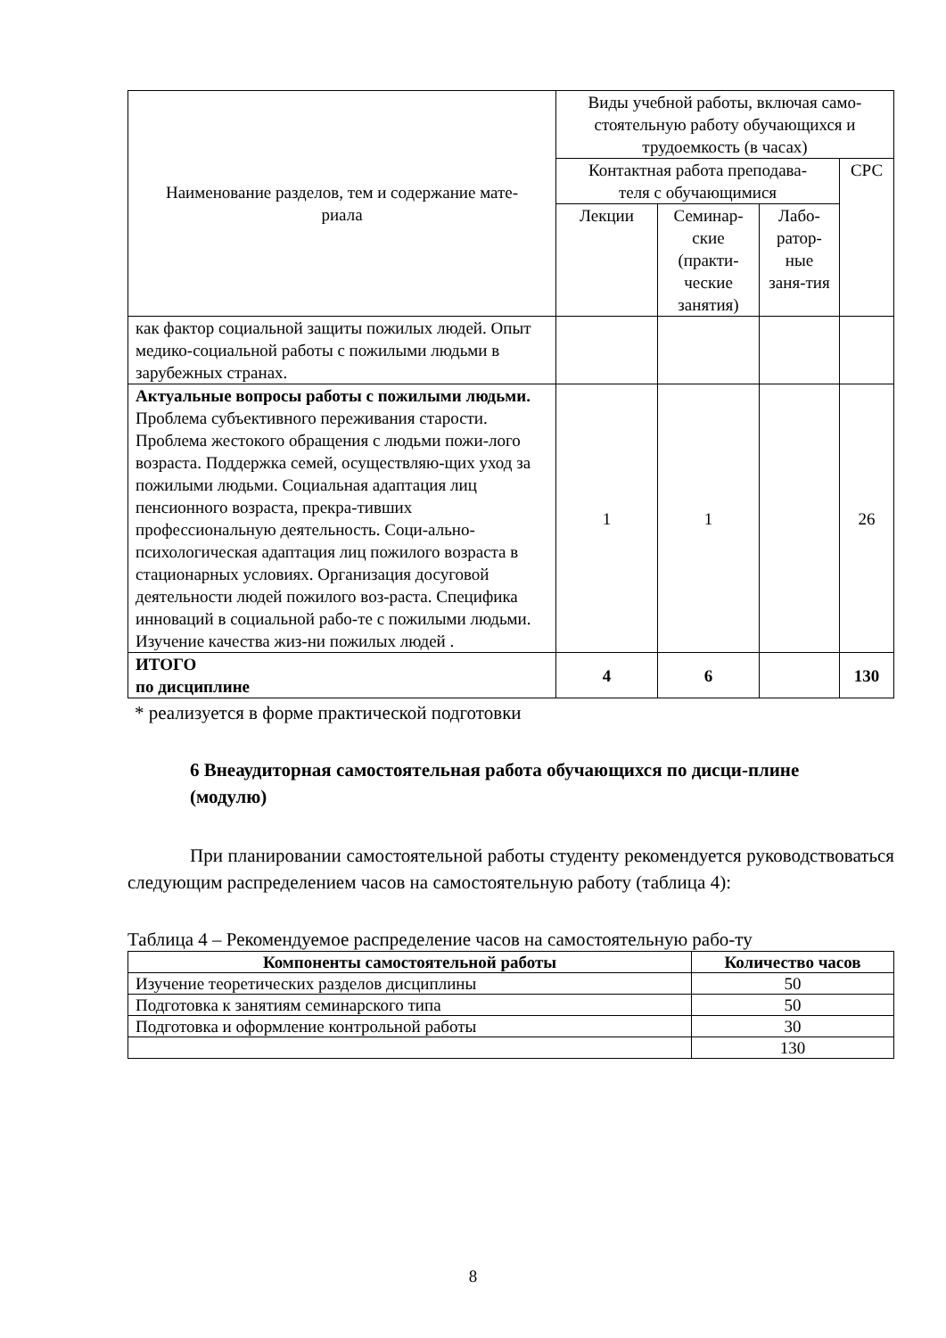| Наименование разделов, тем и содержание мате- риала | Виды учебной работы, включая само-стоятельную работу обучающихся и трудоемкость (в часах) | | | |
| | Контактная работа преподава- теля с обучающимися | | | СРС |
| | Лекции | Семинар-ские (практи-ческие занятия) | Лабо-ратор-ные заня-тия | |
| как фактор социальной защиты пожилых людей. Опыт медико-социальной работы с пожилыми людьми в зарубежных странах. | | | | |
| Актуальные вопросы работы с пожилыми людьми. Проблема субъективного переживания старости. Проблема жестокого обращения с людьми пожи-лого возраста. Поддержка семей, осуществляю-щих уход за пожилыми людьми. Социальная адаптация лиц пенсионного возраста, прекра-тивших профессиональную деятельность. Соци-ально-психологическая адаптация лиц пожилого возраста в стационарных условиях. Организация досуговой деятельности людей пожилого воз-раста. Специфика инноваций в социальной рабо-те с пожилыми людьми. Изучение качества жиз-ни пожилых людей . | 1 | 1 | | 26 |
| ИТОГО по дисциплине | 4 | 6 | | 130 |
* реализуется в форме практической подготовки
6 Внеаудиторная самостоятельная работа обучающихся по дисци-плине
(модулю)
При планировании самостоятельной работы студенту рекомендуется руководствоваться следующим распределением часов на самостоятельную работу (таблица 4):
Таблица 4 – Рекомендуемое распределение часов на самостоятельную рабо-ту
| Компоненты самостоятельной работы | Количество часов |
| --- | --- |
| Изучение теоретических разделов дисциплины | 50 |
| Подготовка к занятиям семинарского типа | 50 |
| Подготовка и оформление контрольной работы | 30 |
| | 130 |
8